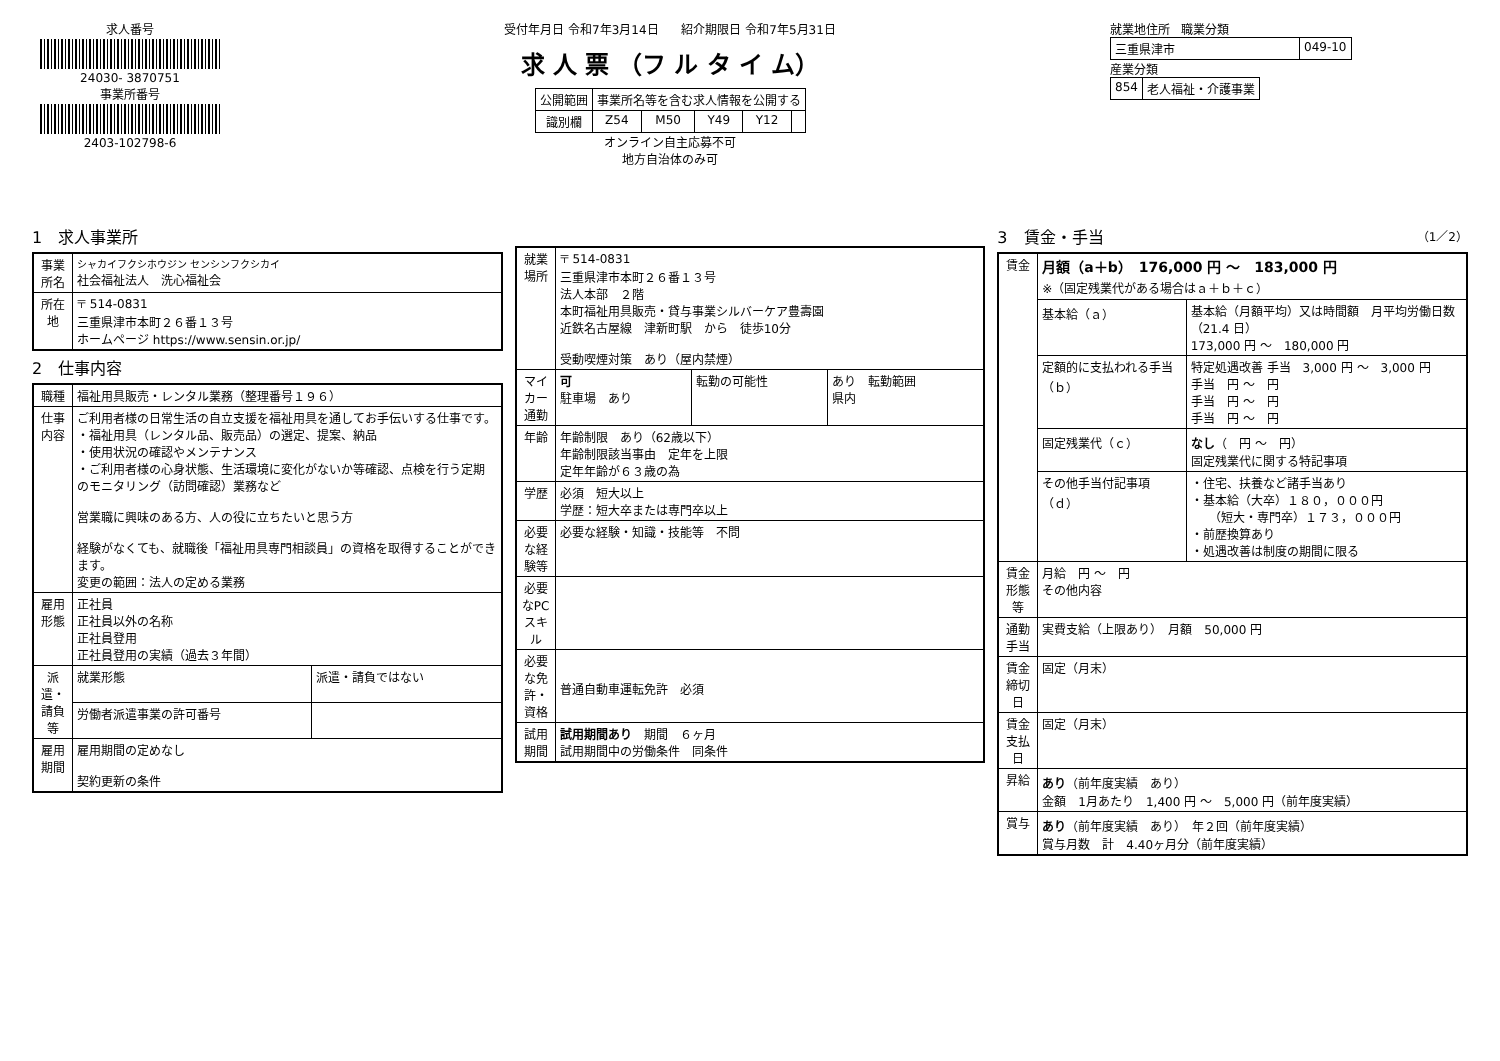求人番号
24030- 3870751
事業所番号
2403-102798-6
受付年月日 令和7年3月14日 紹介期限日 令和7年5月31日
求 人 票 （フ ル タ イ ム）
| 公開範囲 | 事業所名等を含む求人情報を公開する | | | | |
| 識別欄 | Z54 | M50 | Y49 | Y12 | |
オンライン自主応募不可
地方自治体のみ可
就業地住所 職業分類
| 三重県津市 | 049-10 |
産業分類
| 854 | 老人福祉・介護事業 |
1　求人事業所
| 事業所名 | シャカイフクシホウジン センシンフクシカイ 社会福祉法人 洗心福祉会 |
| 所在地 | 〒 514-0831 三重県津市本町２６番１３号 ホームページ https://www.sensin.or.jp/ |
2　仕事内容
| 職種 | 福祉用具販売・レンタル業務（整理番号１９６） | |
| 仕事内容 | ご利用者様の日常生活の自立支援を福祉用具を通してお手伝いする仕事です。 ・福祉用具（レンタル品、販売品）の選定、提案、納品 ・使用状況の確認やメンテナンス ・ご利用者様の心身状態、生活環境に変化がないか等確認、点検を行う定期のモニタリング（訪問確認）業務など 営業職に興味のある方、人の役に立ちたいと思う方 経験がなくても、就職後「福祉用具専門相談員」の資格を取得することができます。 変更の範囲：法人の定める業務 | |
| 雇用形態 | 正社員 正社員以外の名称 正社員登用 正社員登用の実績（過去３年間） | |
| 派遣・請負等 | 就業形態 | 派遣・請負ではない |
| | 労働者派遣事業の許可番号 | |
| 雇用期間 | 雇用期間の定めなし 契約更新の条件 | |
| 就業場所 | 〒 514-0831 三重県津市本町２６番１３号 法人本部 ２階 本町福祉用具販売・貸与事業シルバーケア豊壽園 近鉄名古屋線 津新町駅 から 徒歩10分 受動喫煙対策 あり（屋内禁煙） | | |
| マイカー通勤 | 可 駐車場 あり | 転勤の可能性 | あり 転勤範囲 県内 |
| 年齢 | 年齢制限 あり（62歳以下） 年齢制限該当事由 定年を上限 定年年齢が６３歳の為 | | |
| 学歴 | 必須 短大以上 学歴：短大卒または専門卒以上 | | |
| 必要な経験等 | 必要な経験・知識・技能等 不問 | | |
| 必要なPCスキル | | | |
| 必要な免許・資格 | 普通自動車運転免許 必須 | | |
| 試用期間 | 試用期間あり 期間 ６ヶ月 試用期間中の労働条件 同条件 | | |
3　賃金・手当 （1／2）
| 賃金 | 月額（a＋b） 176,000 円 ～ 183,000 円 ※（固定残業代がある場合はａ＋ｂ＋ｃ） | |
| | 基本給（ａ） | 基本給（月額平均）又は時間額 月平均労働日数（21.4 日） 173,000 円 ～ 180,000 円 |
| | 定額的に支払われる手当（ｂ） | 特定処遇改善 手当 3,000 円 ～ 3,000 円 手当 円 ～ 円 手当 円 ～ 円 手当 円 ～ 円 |
| | 固定残業代（ｃ） | なし （ 円 ～ 円） 固定残業代に関する特記事項 |
| | その他手当付記事項（ｄ） | ・住宅、扶養など諸手当あり ・基本給（大卒）１８０，０００円 （短大・専門卒）１７３，０００円 ・前歴換算あり ・処遇改善は制度の期間に限る |
| 賃金形態等 | 月給 円 ～ 円 その他内容 | |
| 通勤手当 | 実費支給（上限あり） 月額 50,000 円 | |
| 賃金締切日 | 固定（月末） | |
| 賃金支払日 | 固定（月末） | |
| 昇給 | あり （前年度実績 あり） 金額 1月あたり 1,400 円 ～ 5,000 円（前年度実績） | |
| 賞与 | あり （前年度実績 あり） 年２回（前年度実績） 賞与月数 計 4.40ヶ月分（前年度実績） | |